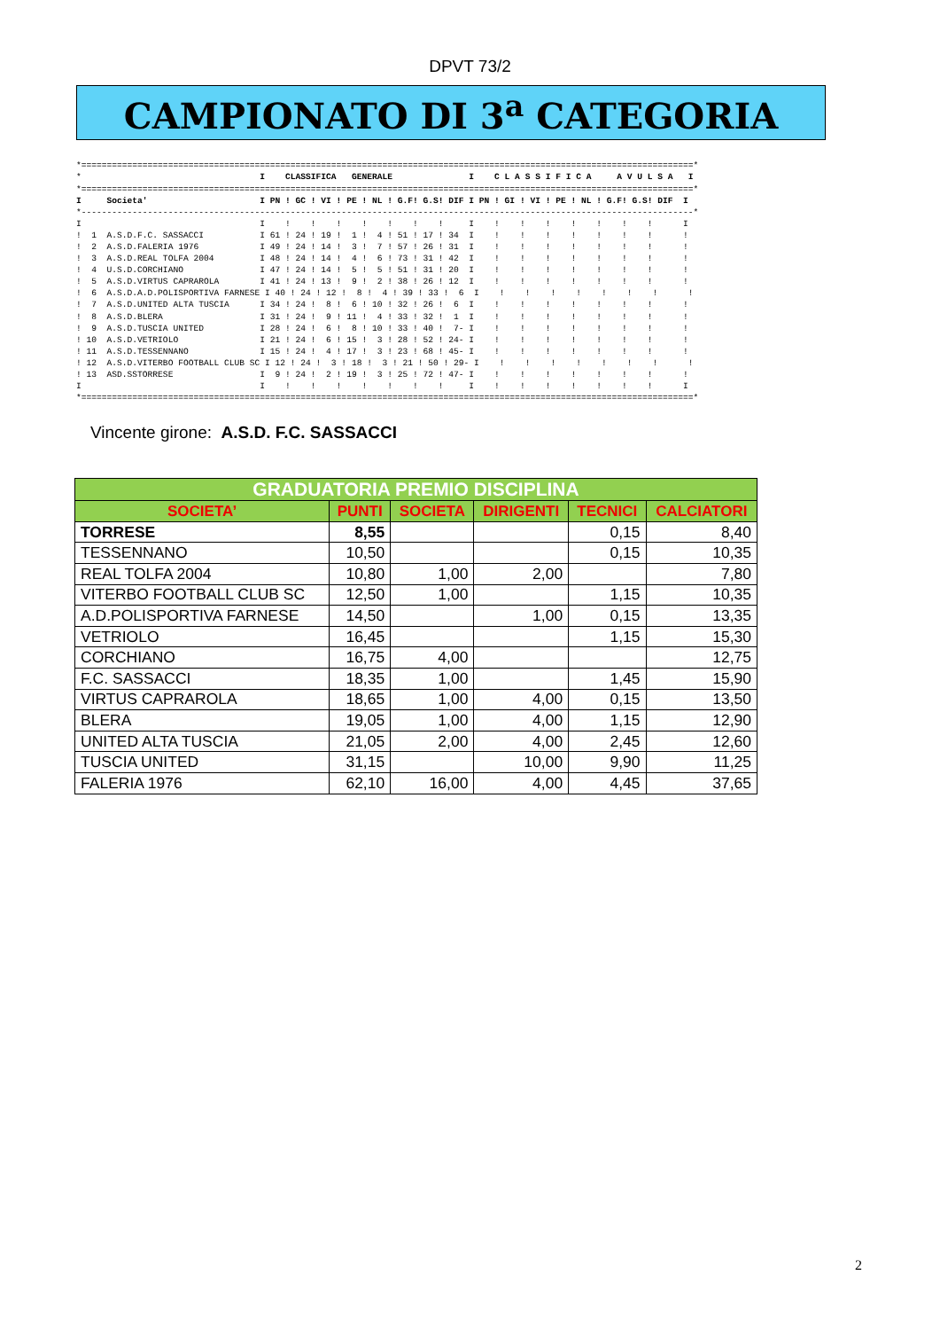DPVT 73/2
CAMPIONATO DI 3<sup>a</sup> CATEGORIA
*========================================================================================================================*
*                                   I    CLASSIFICA   GENERALE               I    C L A S S I F I C A     A V U L S A   I
*========================================================================================================================*
I     Societa'                      I PN ! GC ! VI ! PE ! NL ! G.F! G.S! DIF I PN ! GI ! VI ! PE ! NL ! G.F! G.S! DIF  I
*------------------------------------------------------------------------------------------------------------------------*
I                                   I    !    !    !    !    !    !    !     I    !    !    !    !    !    !    !      I
!  1  A.S.D.F.C. SASSACCI           I 61 ! 24 ! 19 !  1 !  4 ! 51 ! 17 ! 34  I    !    !    !    !    !    !    !      !
!  2  A.S.D.FALERIA 1976            I 49 ! 24 ! 14 !  3 !  7 ! 57 ! 26 ! 31  I    !    !    !    !    !    !    !      !
!  3  A.S.D.REAL TOLFA 2004         I 48 ! 24 ! 14 !  4 !  6 ! 73 ! 31 ! 42  I    !    !    !    !    !    !    !      !
!  4  U.S.D.CORCHIANO               I 47 ! 24 ! 14 !  5 !  5 ! 51 ! 31 ! 20  I    !    !    !    !    !    !    !      !
!  5  A.S.D.VIRTUS CAPRAROLA        I 41 ! 24 ! 13 !  9 !  2 ! 38 ! 26 ! 12  I    !    !    !    !    !    !    !      !
!  6  A.S.D.A.D.POLISPORTIVA FARNESE I 40 ! 24 ! 12 !  8 !  4 ! 39 ! 33 !  6  I    !    !    !    !    !    !    !      !
!  7  A.S.D.UNITED ALTA TUSCIA      I 34 ! 24 !  8 !  6 ! 10 ! 32 ! 26 !  6  I    !    !    !    !    !    !    !      !
!  8  A.S.D.BLERA                   I 31 ! 24 !  9 ! 11 !  4 ! 33 ! 32 !  1  I    !    !    !    !    !    !    !      !
!  9  A.S.D.TUSCIA UNITED           I 28 ! 24 !  6 !  8 ! 10 ! 33 ! 40 !  7- I    !    !    !    !    !    !    !      !
! 10  A.S.D.VETRIOLO                I 21 ! 24 !  6 ! 15 !  3 ! 28 ! 52 ! 24- I    !    !    !    !    !    !    !      !
! 11  A.S.D.TESSENNANO              I 15 ! 24 !  4 ! 17 !  3 ! 23 ! 68 ! 45- I    !    !    !    !    !    !    !      !
! 12  A.S.D.VITERBO FOOTBALL CLUB SC I 12 ! 24 !  3 ! 18 !  3 ! 21 ! 50 ! 29- I    !    !    !    !    !    !    !      !
! 13  ASD.SSTORRESE                 I  9 ! 24 !  2 ! 19 !  3 ! 25 ! 72 ! 47- I    !    !    !    !    !    !    !      !
I                                   I    !    !    !    !    !    !    !     I    !    !    !    !    !    !    !      I
*========================================================================================================================*
Vincente girone: A.S.D. F.C. SASSACCI
| GRADUATORIA PREMIO DISCIPLINA | | | | | |
| --- | --- | --- | --- | --- | --- |
| SOCIETA’ | PUNTI | SOCIETA | DIRIGENTI | TECNICI | CALCIATORI |
| TORRESE | 8,55 | | | 0,15 | 8,40 |
| TESSENNANO | 10,50 | | | 0,15 | 10,35 |
| REAL TOLFA 2004 | 10,80 | 1,00 | 2,00 | | 7,80 |
| VITERBO FOOTBALL CLUB SC | 12,50 | 1,00 | | 1,15 | 10,35 |
| A.D.POLISPORTIVA FARNESE | 14,50 | | 1,00 | 0,15 | 13,35 |
| VETRIOLO | 16,45 | | | 1,15 | 15,30 |
| CORCHIANO | 16,75 | 4,00 | | | 12,75 |
| F.C. SASSACCI | 18,35 | 1,00 | | 1,45 | 15,90 |
| VIRTUS CAPRAROLA | 18,65 | 1,00 | 4,00 | 0,15 | 13,50 |
| BLERA | 19,05 | 1,00 | 4,00 | 1,15 | 12,90 |
| UNITED ALTA TUSCIA | 21,05 | 2,00 | 4,00 | 2,45 | 12,60 |
| TUSCIA UNITED | 31,15 | | 10,00 | 9,90 | 11,25 |
| FALERIA 1976 | 62,10 | 16,00 | 4,00 | 4,45 | 37,65 |
2